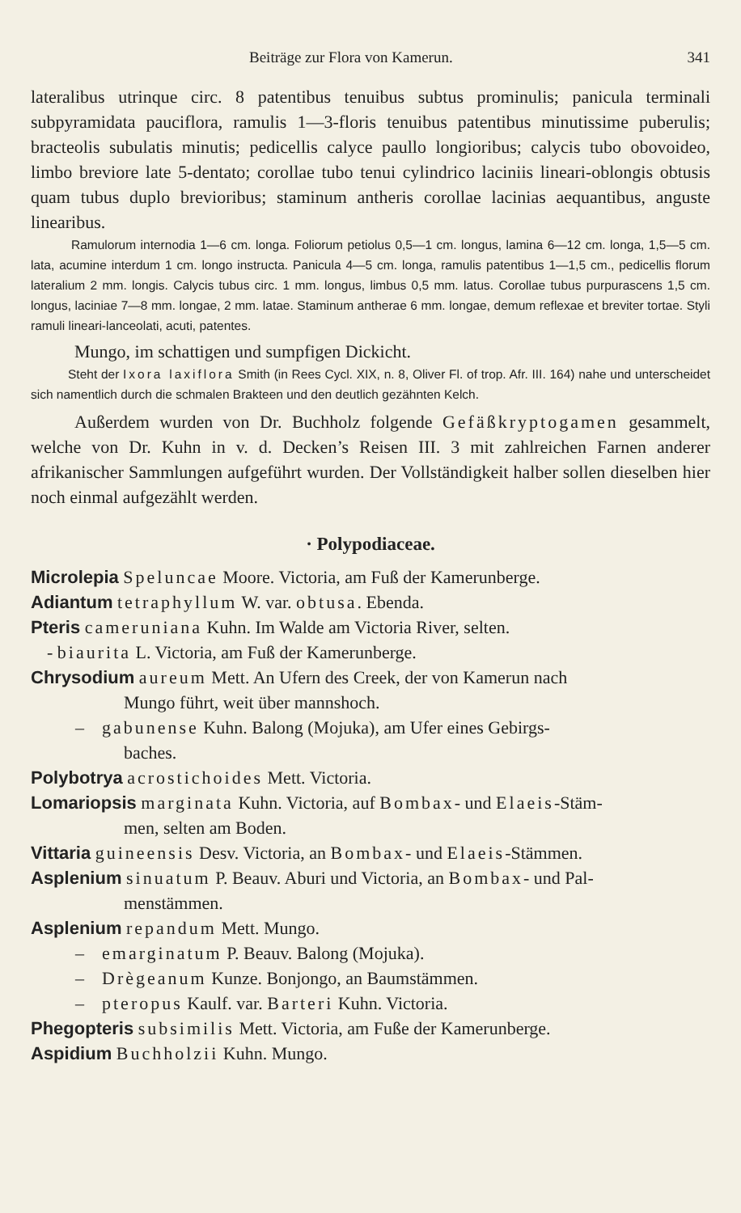Beiträge zur Flora von Kamerun. 341
lateralibus utrinque circ. 8 patentibus tenuibus subtus prominulis; panicula terminali subpyramidata pauciflora, ramulis 1—3-floris tenuibus patentibus minutissime puberulis; bracteolis subulatis minutis; pedicellis calyce paullo longioribus; calycis tubo obovoideo, limbo breviore late 5-dentato; corollae tubo tenui cylindrico laciniis lineari-oblongis obtusis quam tubus duplo brevioribus; staminum antheris corollae lacinias aequantibus, anguste linearibus.
Ramulorum internodia 1—6 cm. longa. Foliorum petiolus 0,5—1 cm. longus, lamina 6—12 cm. longa, 1,5—5 cm. lata, acumine interdum 1 cm. longo instructa. Panicula 4—5 cm. longa, ramulis patentibus 1—1,5 cm., pedicellis florum lateralium 2 mm. longis. Calycis tubus circ. 1 mm. longus, limbus 0,5 mm. latus. Corollae tubus purpurascens 1,5 cm. longus, laciniae 7—8 mm. longae, 2 mm. latae. Staminum antherae 6 mm. longae, demum reflexae et breviter tortae. Styli ramuli lineari-lanceolati, acuti, patentes.
Mungo, im schattigen und sumpfigen Dickicht.
Steht der Ixora laxiflora Smith (in Rees Cycl. XIX, n. 8, Oliver Fl. of trop. Afr. III. 164) nahe und unterscheidet sich namentlich durch die schmalen Brakteen und den deutlich gezähnten Kelch.
Außerdem wurden von Dr. Buchholz folgende Gefäßkryptogamen gesammelt, welche von Dr. Kuhn in v. d. Decken’s Reisen III. 3 mit zahlreichen Farnen anderer afrikanischer Sammlungen aufgeführt wurden. Der Vollständigkeit halber sollen dieselben hier noch einmal aufgezählt werden.
· Polypodiaceae.
Microlepia Speluncae Moore. Victoria, am Fuß der Kamerunberge.
Adiantum tetraphyllum W. var. obtusa. Ebenda.
Pteris cameruniana Kuhn. Im Walde am Victoria River, selten.
- biaurita L. Victoria, am Fuß der Kamerunberge.
Chrysodium aureum Mett. An Ufern des Creek, der von Kamerun nach
Mungo führt, weit über mannshoch.
– gabunense Kuhn. Balong (Mojuka), am Ufer eines Gebirgs-
baches.
Polybotrya acrostichoides Mett. Victoria.
Lomariopsis marginata Kuhn. Victoria, auf Bombax- und Elaeis-Stäm-
men, selten am Boden.
Vittaria guineensis Desv. Victoria, an Bombax- und Elaeis-Stämmen.
Asplenium sinuatum P. Beauv. Aburi und Victoria, an Bombax- und Pal-
menstämmen.
Asplenium repandum Mett. Mungo.
– emarginatum P. Beauv. Balong (Mojuka).
– Drègeanum Kunze. Bonjongo, an Baumstämmen.
– pteropus Kaulf. var. Barteri Kuhn. Victoria.
Phegopteris subsimilis Mett. Victoria, am Fuße der Kamerunberge.
Aspidium Buchholzii Kuhn. Mungo.